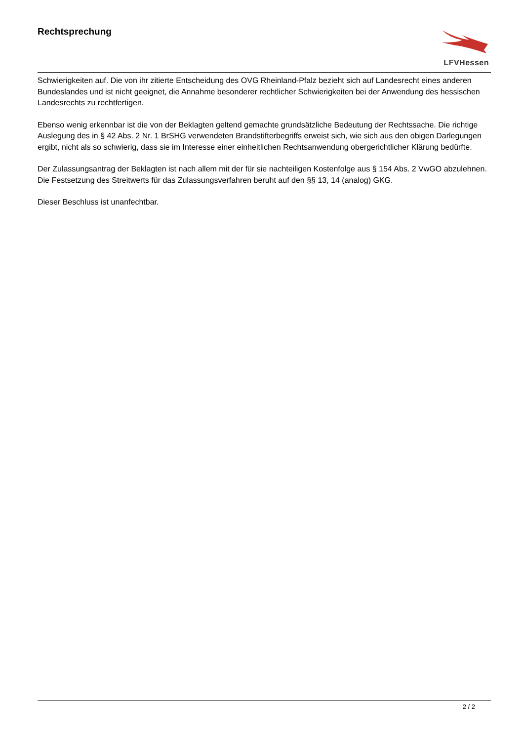Rechtsprechung
LFVHessen
Schwierigkeiten auf. Die von ihr zitierte Entscheidung des OVG Rheinland-Pfalz bezieht sich auf Landesrecht eines anderen Bundeslandes und ist nicht geeignet, die Annahme besonderer rechtlicher Schwierigkeiten bei der Anwendung des hessischen Landesrechts zu rechtfertigen.
Ebenso wenig erkennbar ist die von der Beklagten geltend gemachte grundsätzliche Bedeutung der Rechtssache. Die richtige Auslegung des in § 42 Abs. 2 Nr. 1 BrSHG verwendeten Brandstifterbegriffs erweist sich, wie sich aus den obigen Darlegungen ergibt, nicht als so schwierig, dass sie im Interesse einer einheitlichen Rechtsanwendung obergerichtlicher Klärung bedürfte.
Der Zulassungsantrag der Beklagten ist nach allem mit der für sie nachteiligen Kostenfolge aus § 154 Abs. 2 VwGO abzulehnen. Die Festsetzung des Streitwerts für das Zulassungsverfahren beruht auf den §§ 13, 14 (analog) GKG.
Dieser Beschluss ist unanfechtbar.
2 / 2